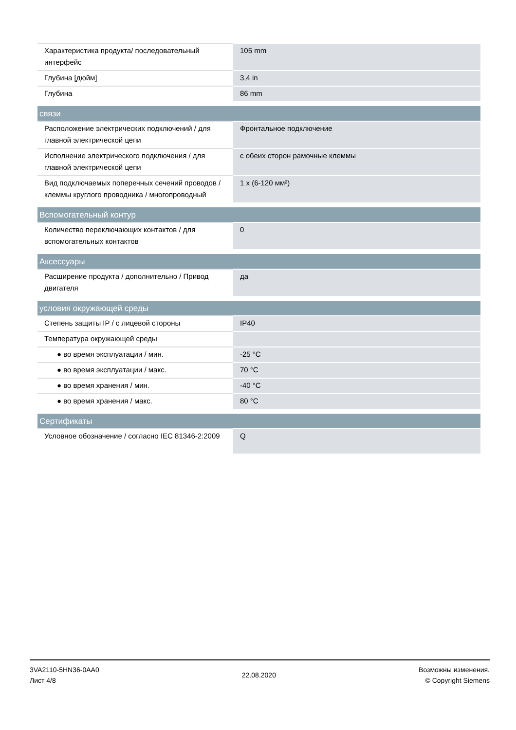| Характеристика продукта/ последовательный интерфейс | 105 mm |
| Глубина [дюйм] | 3,4 in |
| Глубина | 86 mm |
| связи | |
| Расположение электрических подключений / для главной электрической цепи | Фронтальное подключение |
| Исполнение электрического подключения / для главной электрической цепи | с обеих сторон рамочные клеммы |
| Вид подключаемых поперечных сечений проводов / клеммы круглого проводника / многопроводный | 1 x (6-120 мм²) |
| Вспомогательный контур | |
| Количество переключающих контактов / для вспомогательных контактов | 0 |
| Аксессуары | |
| Расширение продукта / дополнительно / Привод двигателя | да |
| условия окружающей среды | |
| Степень защиты IP / с лицевой стороны | IP40 |
| Температура окружающей среды | |
| ● во время эксплуатации / мин. | -25 °C |
| ● во время эксплуатации / макс. | 70 °C |
| ● во время хранения / мин. | -40 °C |
| ● во время хранения / макс. | 80 °C |
| Сертификаты | |
| Условное обозначение / согласно IEC 81346-2:2009 | Q |
3VA2110-5HN36-0AA0
Лист 4/8
22.08.2020
Возможны изменения.
© Copyright Siemens